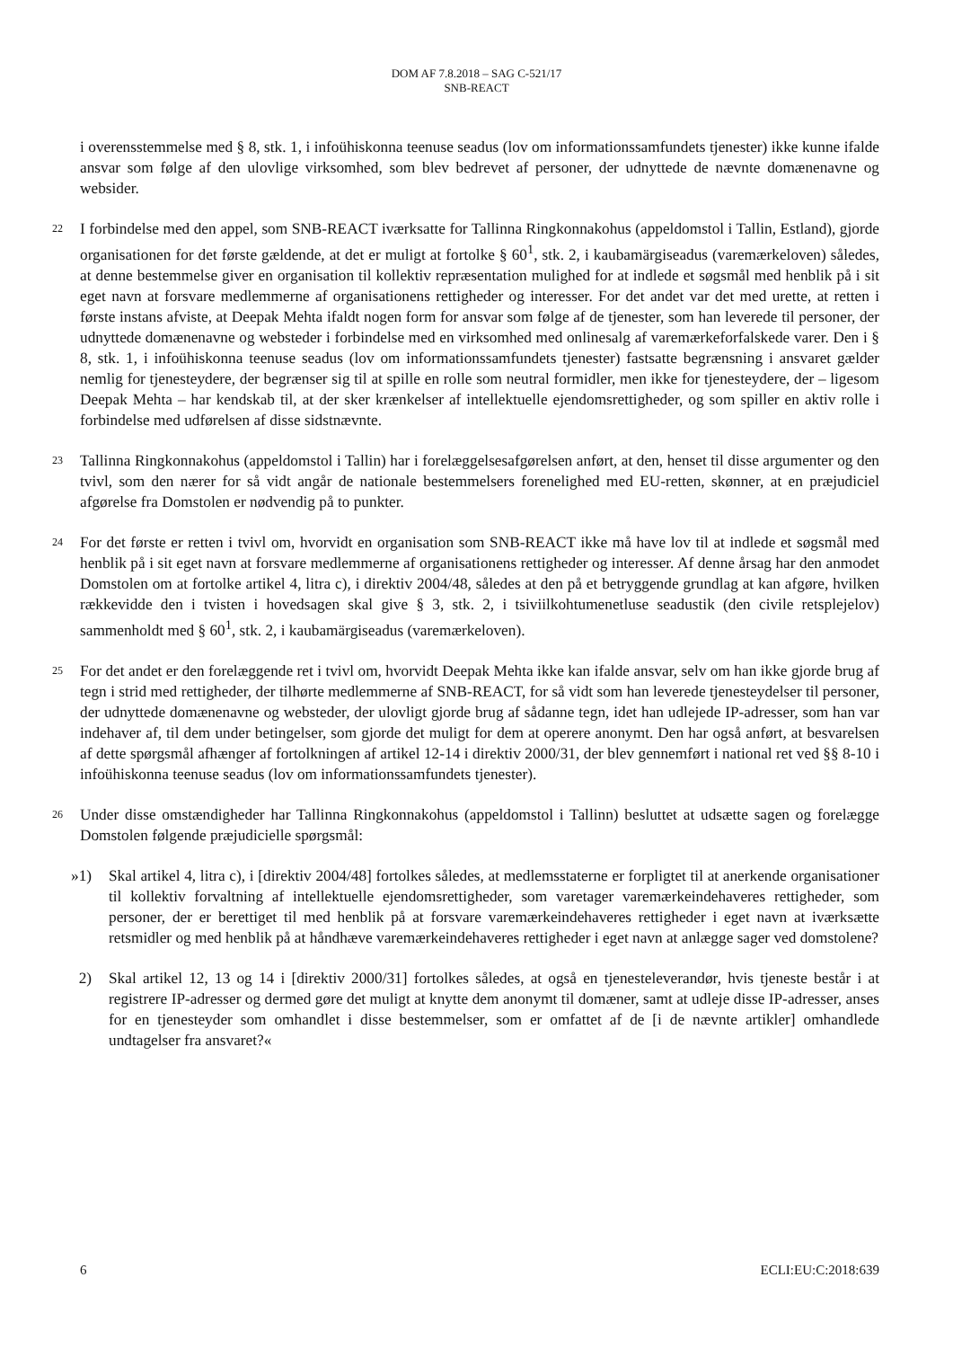DOM AF 7.8.2018 – SAG C-521/17
SNB-REACT
i overensstemmelse med § 8, stk. 1, i infoühiskonna teenuse seadus (lov om informationssamfundets tjenester) ikke kunne ifalde ansvar som følge af den ulovlige virksomhed, som blev bedrevet af personer, der udnyttede de nævnte domænenavne og websider.
22
I forbindelse med den appel, som SNB-REACT iværksatte for Tallinna Ringkonnakohus (appeldomstol i Tallin, Estland), gjorde organisationen for det første gældende, at det er muligt at fortolke § 60<sup>1</sup>, stk. 2, i kaubamärgiseadus (varemærkeloven) således, at denne bestemmelse giver en organisation til kollektiv repræsentation mulighed for at indlede et søgsmål med henblik på i sit eget navn at forsvare medlemmerne af organisationens rettigheder og interesser. For det andet var det med urette, at retten i første instans afviste, at Deepak Mehta ifaldt nogen form for ansvar som følge af de tjenester, som han leverede til personer, der udnyttede domænenavne og websteder i forbindelse med en virksomhed med onlinesalg af varemærkeforfalskede varer. Den i § 8, stk. 1, i infoühiskonna teenuse seadus (lov om informationssamfundets tjenester) fastsatte begrænsning i ansvaret gælder nemlig for tjenesteydere, der begrænser sig til at spille en rolle som neutral formidler, men ikke for tjenesteydere, der – ligesom Deepak Mehta – har kendskab til, at der sker krænkelser af intellektuelle ejendomsrettigheder, og som spiller en aktiv rolle i forbindelse med udførelsen af disse sidstnævnte.
23
Tallinna Ringkonnakohus (appeldomstol i Tallin) har i forelæggelsesafgørelsen anført, at den, henset til disse argumenter og den tvivl, som den nærer for så vidt angår de nationale bestemmelsers forenelighed med EU-retten, skønner, at en præjudiciel afgørelse fra Domstolen er nødvendig på to punkter.
24
For det første er retten i tvivl om, hvorvidt en organisation som SNB-REACT ikke må have lov til at indlede et søgsmål med henblik på i sit eget navn at forsvare medlemmerne af organisationens rettigheder og interesser. Af denne årsag har den anmodet Domstolen om at fortolke artikel 4, litra c), i direktiv 2004/48, således at den på et betryggende grundlag at kan afgøre, hvilken rækkevidde den i tvisten i hovedsagen skal give § 3, stk. 2, i tsiviilkohtumenetluse seadustik (den civile retsplejelov) sammenholdt med § 60<sup>1</sup>, stk. 2, i kaubamärgiseadus (varemærkeloven).
25
For det andet er den forelæggende ret i tvivl om, hvorvidt Deepak Mehta ikke kan ifalde ansvar, selv om han ikke gjorde brug af tegn i strid med rettigheder, der tilhørte medlemmerne af SNB-REACT, for så vidt som han leverede tjenesteydelser til personer, der udnyttede domænenavne og websteder, der ulovligt gjorde brug af sådanne tegn, idet han udlejede IP-adresser, som han var indehaver af, til dem under betingelser, som gjorde det muligt for dem at operere anonymt. Den har også anført, at besvarelsen af dette spørgsmål afhænger af fortolkningen af artikel 12-14 i direktiv 2000/31, der blev gennemført i national ret ved §§ 8-10 i infoühiskonna teenuse seadus (lov om informationssamfundets tjenester).
26
Under disse omstændigheder har Tallinna Ringkonnakohus (appeldomstol i Tallinn) besluttet at udsætte sagen og forelægge Domstolen følgende præjudicielle spørgsmål:
»1) Skal artikel 4, litra c), i [direktiv 2004/48] fortolkes således, at medlemsstaterne er forpligtet til at anerkende organisationer til kollektiv forvaltning af intellektuelle ejendomsrettigheder, som varetager varemærkeindehaveres rettigheder, som personer, der er berettiget til med henblik på at forsvare varemærkeindehaveres rettigheder i eget navn at iværksætte retsmidler og med henblik på at håndhæve varemærkeindehaveres rettigheder i eget navn at anlægge sager ved domstolene?
2) Skal artikel 12, 13 og 14 i [direktiv 2000/31] fortolkes således, at også en tjenesteleverandør, hvis tjeneste består i at registrere IP-adresser og dermed gøre det muligt at knytte dem anonymt til domæner, samt at udleje disse IP-adresser, anses for en tjenesteyder som omhandlet i disse bestemmelser, som er omfattet af de [i de nævnte artikler] omhandlede undtagelser fra ansvaret?«
6 ECLI:EU:C:2018:639